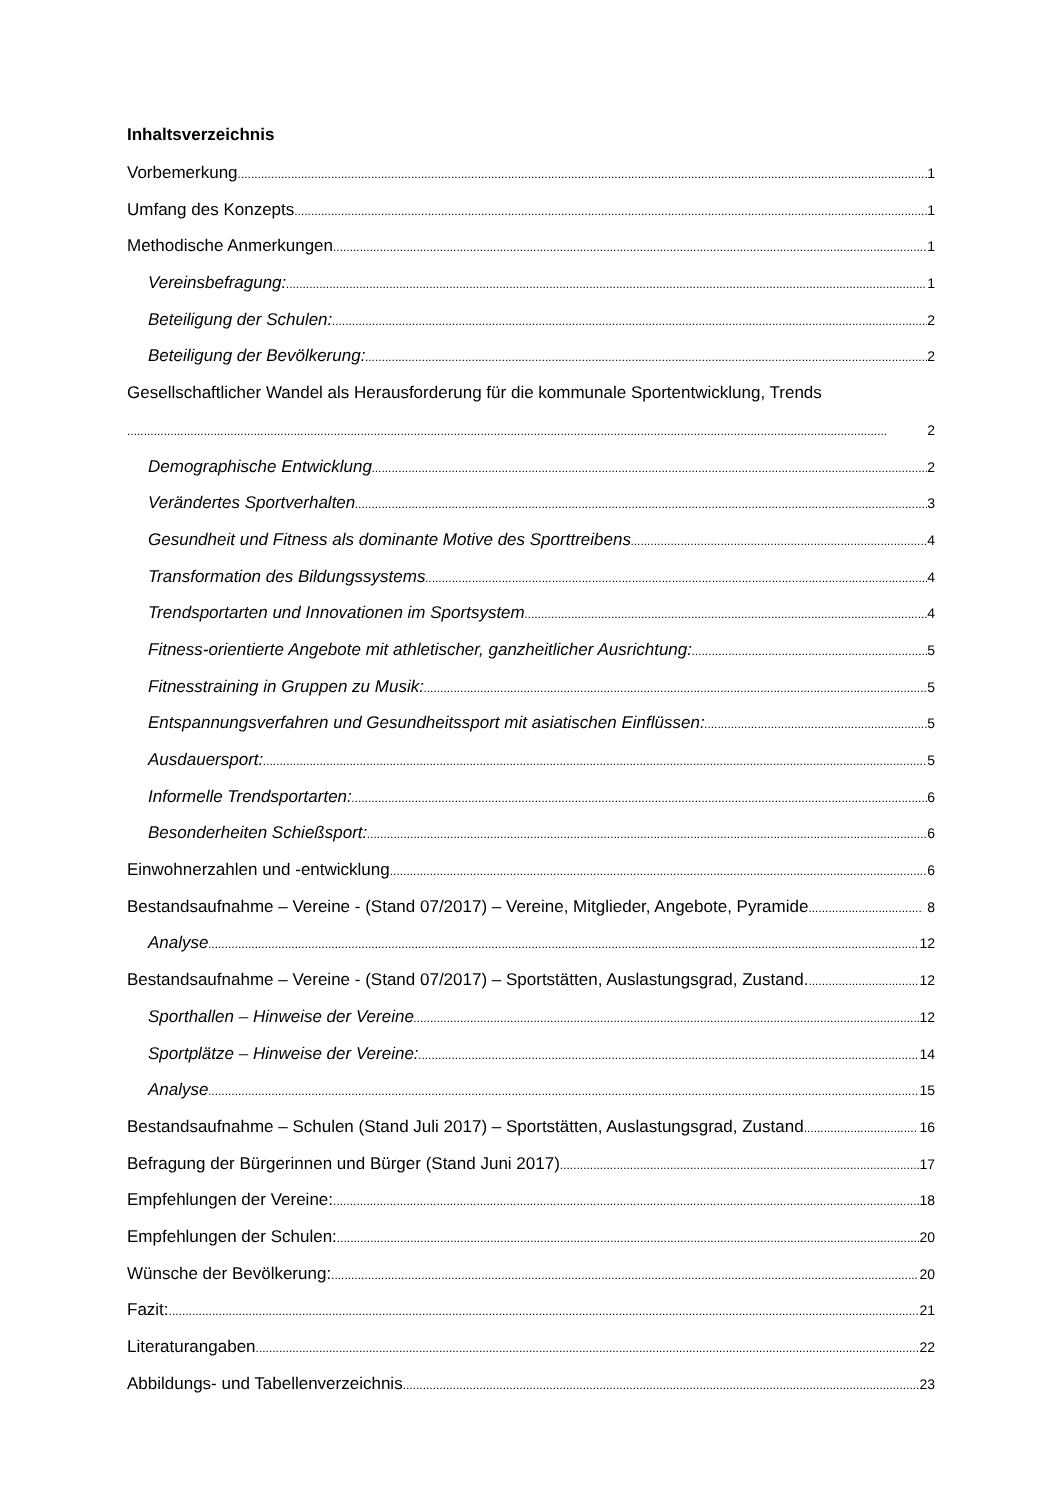Inhaltsverzeichnis
Vorbemerkung 1
Umfang des Konzepts 1
Methodische Anmerkungen 1
Vereinsbefragung: 1
Beteiligung der Schulen: 2
Beteiligung der Bevölkerung: 2
Gesellschaftlicher Wandel als Herausforderung für die kommunale Sportentwicklung, Trends
2
Demographische Entwicklung 2
Verändertes Sportverhalten 3
Gesundheit und Fitness als dominante Motive des Sporttreibens 4
Transformation des Bildungssystems 4
Trendsportarten und Innovationen im Sportsystem 4
Fitness-orientierte Angebote mit athletischer, ganzheitlicher Ausrichtung: 5
Fitnesstraining in Gruppen zu Musik: 5
Entspannungsverfahren und Gesundheitssport mit asiatischen Einflüssen: 5
Ausdauersport: 5
Informelle Trendsportarten: 6
Besonderheiten Schießsport: 6
Einwohnerzahlen und -entwicklung 6
Bestandsaufnahme – Vereine - (Stand 07/2017) – Vereine, Mitglieder, Angebote, Pyramide 8
Analyse 12
Bestandsaufnahme – Vereine - (Stand 07/2017) – Sportstätten, Auslastungsgrad, Zustand. 12
Sporthallen – Hinweise der Vereine 12
Sportplätze – Hinweise der Vereine: 14
Analyse 15
Bestandsaufnahme – Schulen (Stand Juli 2017) – Sportstätten, Auslastungsgrad, Zustand 16
Befragung der Bürgerinnen und Bürger (Stand Juni 2017) 17
Empfehlungen der Vereine: 18
Empfehlungen der Schulen: 20
Wünsche der Bevölkerung: 20
Fazit: 21
Literaturangaben 22
Abbildungs- und Tabellenverzeichnis 23